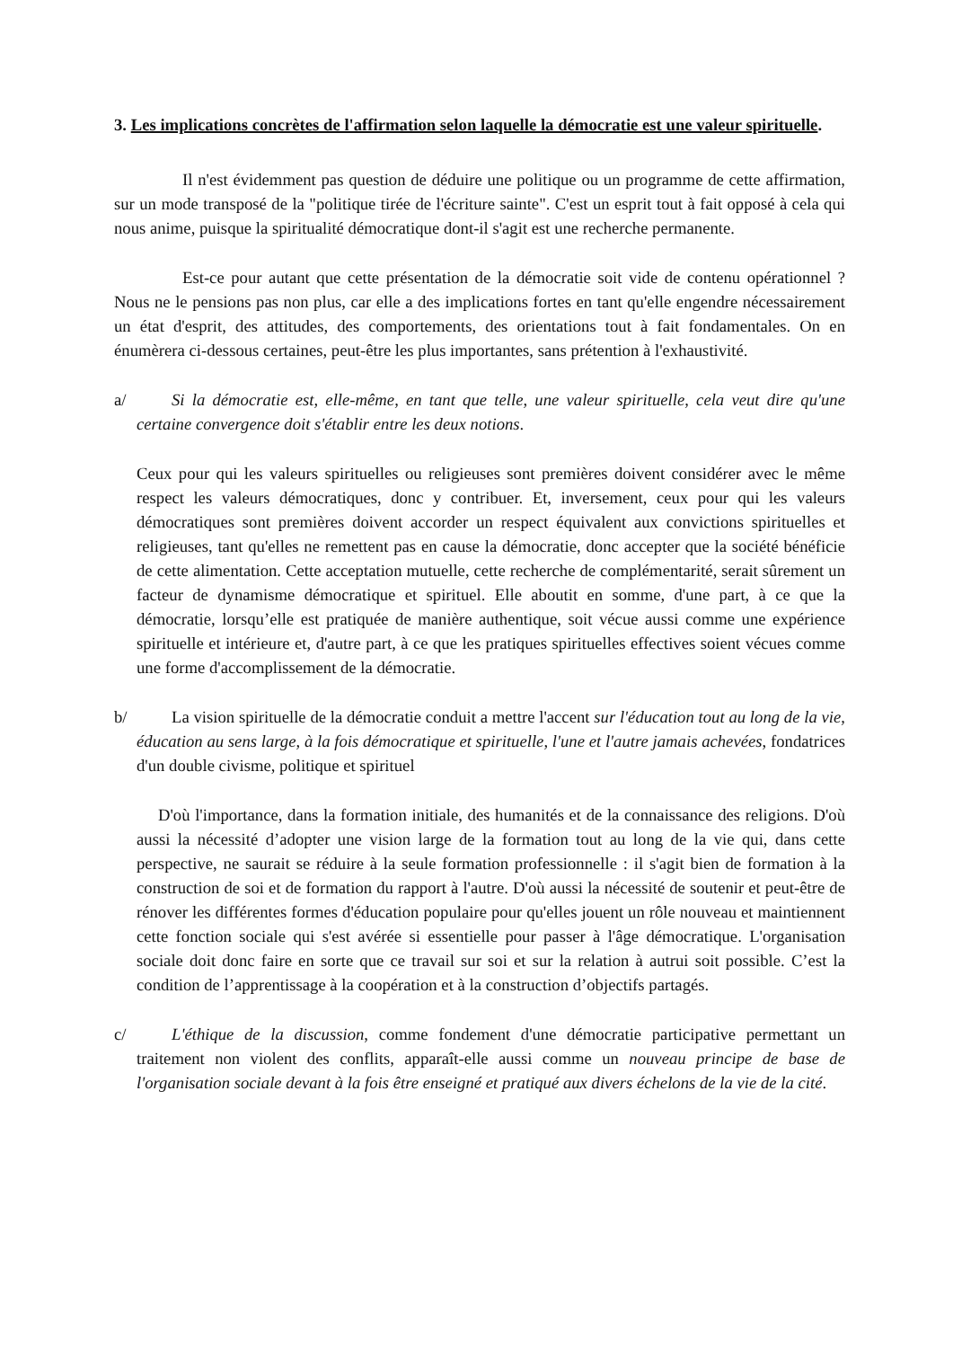3. Les implications concrètes de l'affirmation selon laquelle la démocratie est une valeur spirituelle.
Il n'est évidemment pas question de déduire une politique ou un programme de cette affirmation, sur un mode transposé de la "politique tirée de l'écriture sainte". C'est un esprit tout à fait opposé à cela qui nous anime, puisque la spiritualité démocratique dont-il s'agit est une recherche permanente.
Est-ce pour autant que cette présentation de la démocratie soit vide de contenu opérationnel ? Nous ne le pensions pas non plus, car elle a des implications fortes en tant qu'elle engendre nécessairement un état d'esprit, des attitudes, des comportements, des orientations tout à fait fondamentales. On en énumèrera ci-dessous certaines, peut-être les plus importantes, sans prétention à l'exhaustivité.
a/ Si la démocratie est, elle-même, en tant que telle, une valeur spirituelle, cela veut dire qu'une certaine convergence doit s'établir entre les deux notions.
Ceux pour qui les valeurs spirituelles ou religieuses sont premières doivent considérer avec le même respect les valeurs démocratiques, donc y contribuer. Et, inversement, ceux pour qui les valeurs démocratiques sont premières doivent accorder un respect équivalent aux convictions spirituelles et religieuses, tant qu'elles ne remettent pas en cause la démocratie, donc accepter que la société bénéficie de cette alimentation. Cette acceptation mutuelle, cette recherche de complémentarité, serait sûrement un facteur de dynamisme démocratique et spirituel. Elle aboutit en somme, d'une part, à ce que la démocratie, lorsqu’elle est pratiquée de manière authentique, soit vécue aussi comme une expérience spirituelle et intérieure et, d'autre part, à ce que les pratiques spirituelles effectives soient vécues comme une forme d'accomplissement de la démocratie.
b/ La vision spirituelle de la démocratie conduit a mettre l'accent sur l'éducation tout au long de la vie, éducation au sens large, à la fois démocratique et spirituelle, l'une et l'autre jamais achevées, fondatrices d'un double civisme, politique et spirituel
D'où l'importance, dans la formation initiale, des humanités et de la connaissance des religions. D'où aussi la nécessité d’adopter une vision large de la formation tout au long de la vie qui, dans cette perspective, ne saurait se réduire à la seule formation professionnelle : il s'agit bien de formation à la construction de soi et de formation du rapport à l'autre. D'où aussi la nécessité de soutenir et peut-être de rénover les différentes formes d'éducation populaire pour qu'elles jouent un rôle nouveau et maintiennent cette fonction sociale qui s'est avérée si essentielle pour passer à l'âge démocratique. L'organisation sociale doit donc faire en sorte que ce travail sur soi et sur la relation à autrui soit possible. C’est la condition de l’apprentissage à la coopération et à la construction d’objectifs partagés.
c/ L'éthique de la discussion, comme fondement d'une démocratie participative permettant un traitement non violent des conflits, apparaît-elle aussi comme un nouveau principe de base de l'organisation sociale devant à la fois être enseigné et pratiqué aux divers échelons de la vie de la cité.